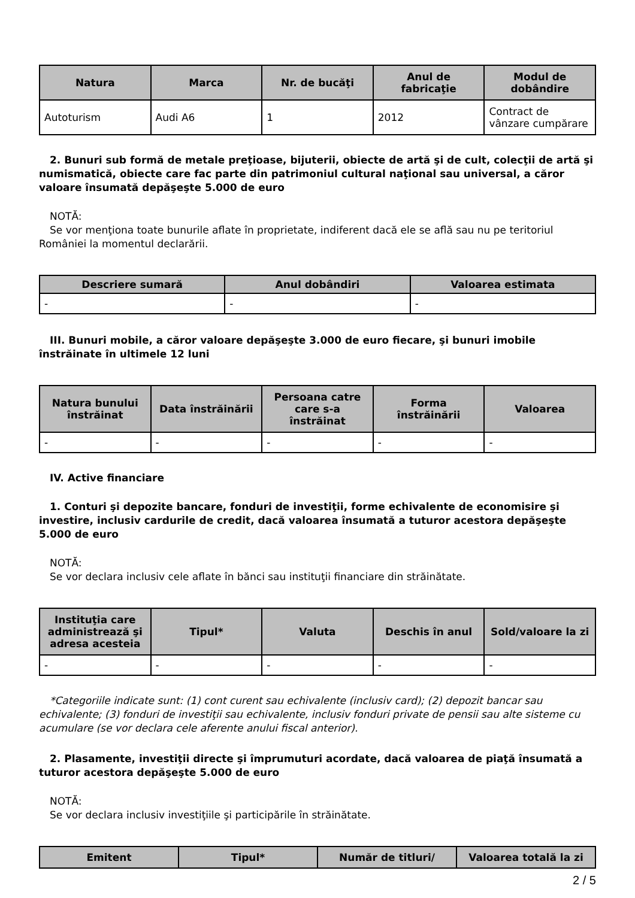| Natura | Marca | Nr. de bucăţi | Anul de fabricaţie | Modul de dobândire |
| --- | --- | --- | --- | --- |
| Autoturism | Audi A6 | 1 | 2012 | Contract de vânzare cumpărare |
2. Bunuri sub formă de metale preţioase, bijuterii, obiecte de artă şi de cult, colecţii de artă şi numismatică, obiecte care fac parte din patrimoniul cultural naţional sau universal, a căror valoare însumată depăşeşte 5.000 de euro
NOTĂ:
Se vor menţiona toate bunurile aflate în proprietate, indiferent dacă ele se află sau nu pe teritoriul României la momentul declarării.
| Descriere sumară | Anul dobândiri | Valoarea estimata |
| --- | --- | --- |
| - | - | - |
III. Bunuri mobile, a căror valoare depăşeşte 3.000 de euro fiecare, şi bunuri imobile înstrăinate în ultimele 12 luni
| Natura bunului înstrăinat | Data înstrăinării | Persoana catre care s-a înstrăinat | Forma înstrăinării | Valoarea |
| --- | --- | --- | --- | --- |
| - | - | - | - | - |
IV. Active financiare
1. Conturi şi depozite bancare, fonduri de investiţii, forme echivalente de economisire şi investire, inclusiv cardurile de credit, dacă valoarea însumată a tuturor acestora depăşeşte 5.000 de euro
NOTĂ:
Se vor declara inclusiv cele aflate în bănci sau instituţii financiare din străinătate.
| Instituţia care administrează şi adresa acesteia | Tipul* | Valuta | Deschis în anul | Sold/valoare la zi |
| --- | --- | --- | --- | --- |
| - | - | - | - | - |
*Categoriile indicate sunt: (1) cont curent sau echivalente (inclusiv card); (2) depozit bancar sau echivalente; (3) fonduri de investiţii sau echivalente, inclusiv fonduri private de pensii sau alte sisteme cu acumulare (se vor declara cele aferente anului fiscal anterior).
2. Plasamente, investiţii directe şi împrumuturi acordate, dacă valoarea de piaţă însumată a tuturor acestora depăşeşte 5.000 de euro
NOTĂ:
Se vor declara inclusiv investiţiile şi participările în străinătate.
| Emitent | Tipul* | Număr de titluri/ | Valoarea totală la zi |
| --- | --- | --- | --- |
2 / 5